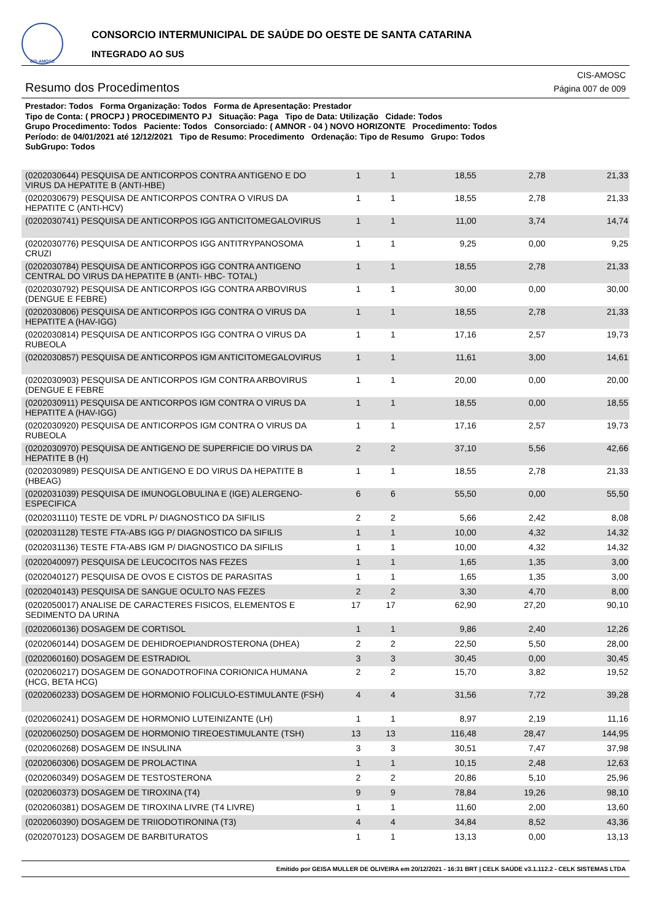CIS-AMOSC
CONSORCIO INTERMUNICIPAL DE SAÚDE DO OESTE DE SANTA CATARINA
INTEGRADO AO SUS
Resumo dos Procedimentos
CIS-AMOSC
Página 007 de 009
Prestador: Todos Forma Organização: Todos Forma de Apresentação: Prestador
Tipo de Conta: ( PROCPJ ) PROCEDIMENTO PJ Situação: Paga Tipo de Data: Utilização Cidade: Todos
Grupo Procedimento: Todos Paciente: Todos Consorciado: ( AMNOR - 04 ) NOVO HORIZONTE Procedimento: Todos
Período: de 04/01/2021 até 12/12/2021 Tipo de Resumo: Procedimento Ordenação: Tipo de Resumo Grupo: Todos
SubGrupo: Todos
| (0202030644) PESQUISA DE ANTICORPOS CONTRA ANTIGENO E DO VIRUS DA HEPATITE B (ANTI-HBE) | 1 | 1 | 18,55 | 2,78 | 21,33 |
| (0202030679) PESQUISA DE ANTICORPOS CONTRA O VIRUS DA HEPATITE C (ANTI-HCV) | 1 | 1 | 18,55 | 2,78 | 21,33 |
| (0202030741) PESQUISA DE ANTICORPOS IGG ANTICITOMEGALOVIRUS | 1 | 1 | 11,00 | 3,74 | 14,74 |
| (0202030776) PESQUISA DE ANTICORPOS IGG ANTITRYPANOSOMA CRUZI | 1 | 1 | 9,25 | 0,00 | 9,25 |
| (0202030784) PESQUISA DE ANTICORPOS IGG CONTRA ANTIGENO CENTRAL DO VIRUS DA HEPATITE B (ANTI- HBC- TOTAL) | 1 | 1 | 18,55 | 2,78 | 21,33 |
| (0202030792) PESQUISA DE ANTICORPOS IGG CONTRA ARBOVIRUS (DENGUE E FEBRE) | 1 | 1 | 30,00 | 0,00 | 30,00 |
| (0202030806) PESQUISA DE ANTICORPOS IGG CONTRA O VIRUS DA HEPATITE A (HAV-IGG) | 1 | 1 | 18,55 | 2,78 | 21,33 |
| (0202030814) PESQUISA DE ANTICORPOS IGG CONTRA O VIRUS DA RUBEOLA | 1 | 1 | 17,16 | 2,57 | 19,73 |
| (0202030857) PESQUISA DE ANTICORPOS IGM ANTICITOMEGALOVIRUS | 1 | 1 | 11,61 | 3,00 | 14,61 |
| (0202030903) PESQUISA DE ANTICORPOS IGM CONTRA ARBOVIRUS (DENGUE E FEBRE | 1 | 1 | 20,00 | 0,00 | 20,00 |
| (0202030911) PESQUISA DE ANTICORPOS IGM CONTRA O VIRUS DA HEPATITE A (HAV-IGG) | 1 | 1 | 18,55 | 0,00 | 18,55 |
| (0202030920) PESQUISA DE ANTICORPOS IGM CONTRA O VIRUS DA RUBEOLA | 1 | 1 | 17,16 | 2,57 | 19,73 |
| (0202030970) PESQUISA DE ANTIGENO DE SUPERFICIE DO VIRUS DA HEPATITE B (H) | 2 | 2 | 37,10 | 5,56 | 42,66 |
| (0202030989) PESQUISA DE ANTIGENO E DO VIRUS DA HEPATITE B (HBEAG) | 1 | 1 | 18,55 | 2,78 | 21,33 |
| (0202031039) PESQUISA DE IMUNOGLOBULINA E (IGE) ALERGENO-ESPECIFICA | 6 | 6 | 55,50 | 0,00 | 55,50 |
| (0202031110) TESTE DE VDRL P/ DIAGNOSTICO DA SIFILIS | 2 | 2 | 5,66 | 2,42 | 8,08 |
| (0202031128) TESTE FTA-ABS IGG P/ DIAGNOSTICO DA SIFILIS | 1 | 1 | 10,00 | 4,32 | 14,32 |
| (0202031136) TESTE FTA-ABS IGM P/ DIAGNOSTICO DA SIFILIS | 1 | 1 | 10,00 | 4,32 | 14,32 |
| (0202040097) PESQUISA DE LEUCOCITOS NAS FEZES | 1 | 1 | 1,65 | 1,35 | 3,00 |
| (0202040127) PESQUISA DE OVOS E CISTOS DE PARASITAS | 1 | 1 | 1,65 | 1,35 | 3,00 |
| (0202040143) PESQUISA DE SANGUE OCULTO NAS FEZES | 2 | 2 | 3,30 | 4,70 | 8,00 |
| (0202050017) ANALISE DE CARACTERES FISICOS, ELEMENTOS E SEDIMENTO DA URINA | 17 | 17 | 62,90 | 27,20 | 90,10 |
| (0202060136) DOSAGEM DE CORTISOL | 1 | 1 | 9,86 | 2,40 | 12,26 |
| (0202060144) DOSAGEM DE DEHIDROEPIANDROSTERONA (DHEA) | 2 | 2 | 22,50 | 5,50 | 28,00 |
| (0202060160) DOSAGEM DE ESTRADIOL | 3 | 3 | 30,45 | 0,00 | 30,45 |
| (0202060217) DOSAGEM DE GONADOTROFINA CORIONICA HUMANA (HCG, BETA HCG) | 2 | 2 | 15,70 | 3,82 | 19,52 |
| (0202060233) DOSAGEM DE HORMONIO FOLICULO-ESTIMULANTE (FSH) | 4 | 4 | 31,56 | 7,72 | 39,28 |
| (0202060241) DOSAGEM DE HORMONIO LUTEINIZANTE (LH) | 1 | 1 | 8,97 | 2,19 | 11,16 |
| (0202060250) DOSAGEM DE HORMONIO TIREOESTIMULANTE (TSH) | 13 | 13 | 116,48 | 28,47 | 144,95 |
| (0202060268) DOSAGEM DE INSULINA | 3 | 3 | 30,51 | 7,47 | 37,98 |
| (0202060306) DOSAGEM DE PROLACTINA | 1 | 1 | 10,15 | 2,48 | 12,63 |
| (0202060349) DOSAGEM DE TESTOSTERONA | 2 | 2 | 20,86 | 5,10 | 25,96 |
| (0202060373) DOSAGEM DE TIROXINA (T4) | 9 | 9 | 78,84 | 19,26 | 98,10 |
| (0202060381) DOSAGEM DE TIROXINA LIVRE (T4 LIVRE) | 1 | 1 | 11,60 | 2,00 | 13,60 |
| (0202060390) DOSAGEM DE TRIIODOTIRONINA (T3) | 4 | 4 | 34,84 | 8,52 | 43,36 |
| (0202070123) DOSAGEM DE BARBITURATOS | 1 | 1 | 13,13 | 0,00 | 13,13 |
Emitido por GEISA MULLER DE OLIVEIRA em 20/12/2021 - 16:31 BRT | CELK SAÚDE v3.1.112.2 - CELK SISTEMAS LTDA